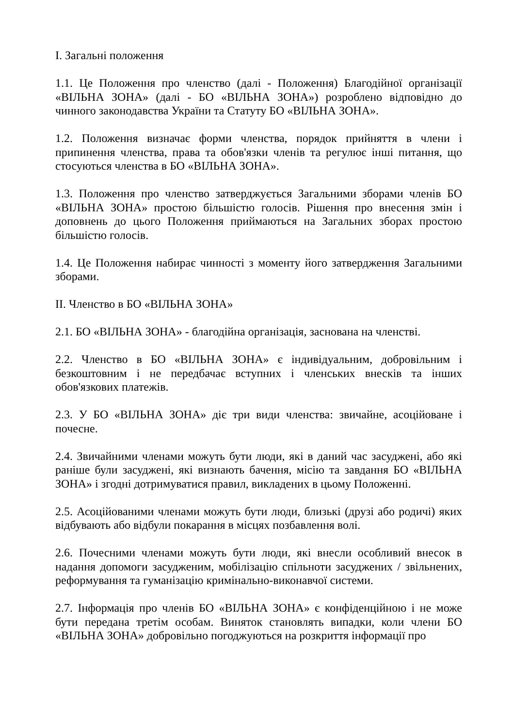I. Загальні положення
1.1. Це Положення про членство (далі - Положення) Благодійної організації «ВІЛЬНА ЗОНА» (далі - БО «ВІЛЬНА ЗОНА») розроблено відповідно до чинного законодавства України та Статуту БО «ВІЛЬНА ЗОНА».
1.2. Положення визначає форми членства, порядок прийняття в члени і припинення членства, права та обов'язки членів та регулює інші питання, що стосуються членства в БО «ВІЛЬНА ЗОНА».
1.3. Положення про членство затверджується Загальними зборами членів БО «ВІЛЬНА ЗОНА» простою більшістю голосів. Рішення про внесення змін і доповнень до цього Положення приймаються на Загальних зборах простою більшістю голосів.
1.4. Це Положення набирає чинності з моменту його затвердження Загальними зборами.
II. Членство в БО «ВІЛЬНА ЗОНА»
2.1. БО «ВІЛЬНА ЗОНА» - благодійна організація, заснована на членстві.
2.2. Членство в БО «ВІЛЬНА ЗОНА» є індивідуальним, добровільним і безкоштовним і не передбачає вступних і членських внесків та інших обов'язкових платежів.
2.3. У БО «ВІЛЬНА ЗОНА» діє три види членства: звичайне, асоційоване і почесне.
2.4. Звичайними членами можуть бути люди, які в даний час засуджені, або які раніше були засуджені, які визнають бачення, місію та завдання БО «ВІЛЬНА ЗОНА» і згодні дотримуватися правил, викладених в цьому Положенні.
2.5. Асоційованими членами можуть бути люди, близькі (друзі або родичі) яких відбувають або відбули покарання в місцях позбавлення волі.
2.6. Почесними членами можуть бути люди, які внесли особливий внесок в надання допомоги засудженим, мобілізацію спільноти засуджених / звільнених, реформування та гуманізацію кримінально-виконавчої системи.
2.7. Інформація про членів БО «ВІЛЬНА ЗОНА» є конфіденційною і не може бути передана третім особам. Виняток становлять випадки, коли члени БО «ВІЛЬНА ЗОНА» добровільно погоджуються на розкриття інформації про